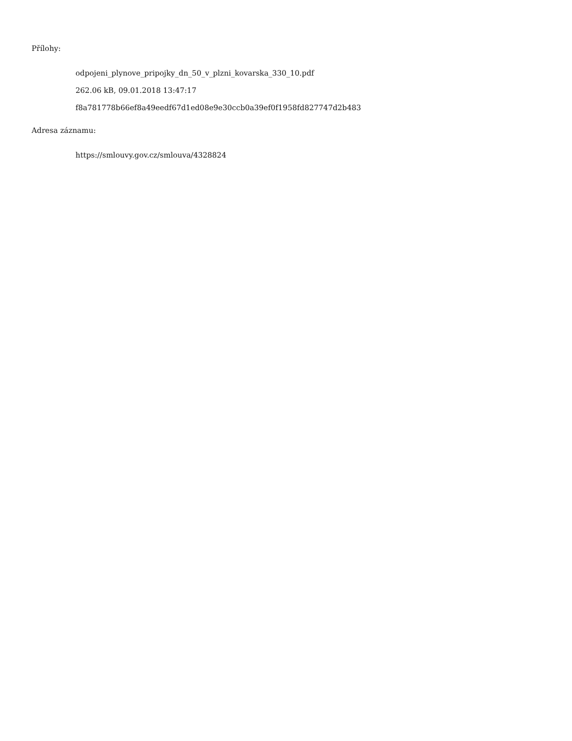Přílohy:
odpojeni_plynove_pripojky_dn_50_v_plzni_kovarska_330_10.pdf
262.06 kB, 09.01.2018 13:47:17
f8a781778b66ef8a49eedf67d1ed08e9e30ccb0a39ef0f1958fd827747d2b483
Adresa záznamu:
https://smlouvy.gov.cz/smlouva/4328824